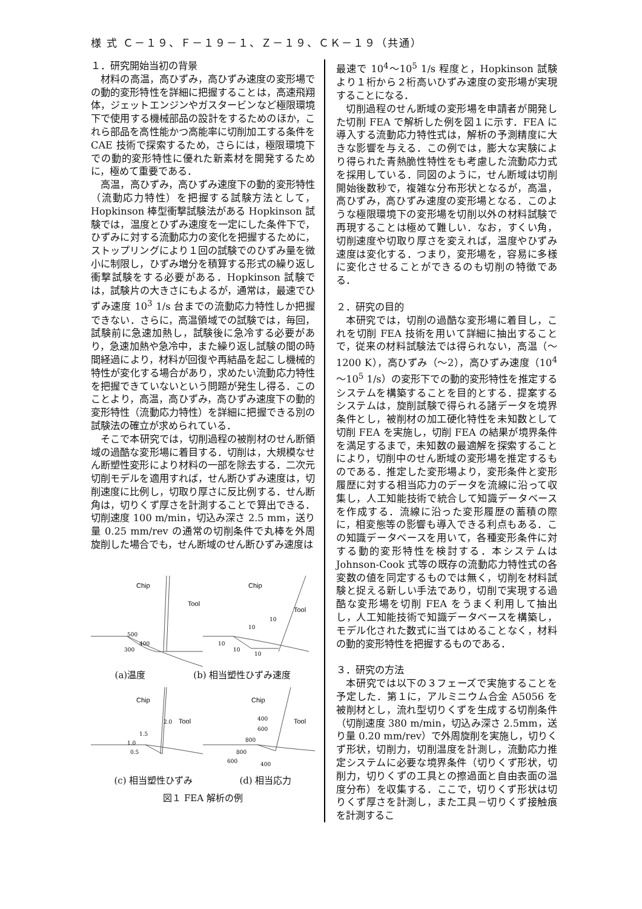様 式 Ｃ－１９、Ｆ－１９－１、Ｚ－１９、ＣＫ－１９（共通）
１．研究開始当初の背景
材料の高温，高ひずみ，高ひずみ速度の変形場での動的変形特性を詳細に把握することは，高速飛翔体，ジェットエンジンやガスタービンなど極限環境下で使用する機械部品の設計をするためのほか，これら部品を高性能かつ高能率に切削加工する条件を CAE 技術で探索するため，さらには，極限環境下での動的変形特性に優れた新素材を開発するために，極めて重要である．
高温，高ひずみ，高ひずみ速度下の動的変形特性（流動応力特性）を把握する試験方法として，Hopkinson 棒型衝撃試験法がある Hopkinson 試験では，温度とひずみ速度を一定にした条件下で，ひずみに対する流動応力の変化を把握するために，ストップリングにより１回の試験でのひずみ量を微小に制限し，ひずみ増分を積算する形式の繰り返し衝撃試験をする必要がある．Hopkinson 試験では，試験片の大きさにもよるが，通常は，最速でひずみ速度 10<sup>3</sup> 1/s 台までの流動応力特性しか把握できない．さらに，高温領域での試験では，毎回，試験前に急速加熱し，試験後に急冷する必要があり，急速加熱や急冷中，また繰り返し試験の間の時間経過により，材料が回復や再結晶を起こし機械的特性が変化する場合があり，求めたい流動応力特性を把握できていないという問題が発生し得る．このことより，高温，高ひずみ，高ひずみ速度下の動的変形特性（流動応力特性）を詳細に把握できる別の試験法の確立が求められている．
そこで本研究では，切削過程の被削材のせん断領域の過酷な変形場に着目する．切削は，大規模なせん断塑性変形により材料の一部を除去する．二次元切削モデルを適用すれば，せん断ひずみ速度は，切削速度に比例し，切取り厚さに反比例する．せん断角は，切りくず厚さを計測することで算出できる．切削速度 100 m/min，切込み深さ 2.5 mm，送り量 0.25 mm/rev の通常の切削条件で丸棒を外周旋削した場合でも，せん断域のせん断ひずみ速度は
Chip
Tool
500
300
400
Chip
Tool
10
10
10
10
10
(a)温度 (b) 相当塑性ひずみ速度
Chip
Tool
1.5
1.0
0.5
2.0
Chip
Tool
400
600
800
800
600
400
(c) 相当塑性ひずみ (d) 相当応力
図１ FEA 解析の例
最速で 10<sup>4</sup>～10<sup>5</sup> 1/s 程度と，Hopkinson 試験より１桁から２桁高いひずみ速度の変形場が実現することになる．
切削過程のせん断域の変形場を申請者が開発した切削 FEA で解析した例を図１に示す．FEA に導入する流動応力特性式は，解析の予測精度に大きな影響を与える．この例では，膨大な実験により得られた青熱脆性特性をも考慮した流動応力式を採用している．同図のように，せん断域は切削開始後数秒で，複雑な分布形状となるが，高温，高ひずみ，高ひずみ速度の変形場となる．このような極限環境下の変形場を切削以外の材料試験で再現することは極めて難しい．なお，すくい角，切削速度や切取り厚さを変えれば，温度やひずみ速度は変化する．つまり，変形場を，容易に多様に変化させることができるのも切削の特徴である．
２．研究の目的
本研究では，切削の過酷な変形場に着目し，これを切削 FEA 技術を用いて詳細に抽出することで，従来の材料試験法では得られない，高温（～1200 K），高ひずみ（～2），高ひずみ速度（10<sup>4</sup> ～10<sup>5</sup> 1/s）の変形下での動的変形特性を推定するシステムを構築することを目的とする．提案するシステムは，旋削試験で得られる諸データを境界条件とし，被削材の加工硬化特性を未知数として切削 FEA を実施し，切削 FEA の結果が境界条件を満足するまで，未知数の最適解を探索することにより，切削中のせん断域の変形場を推定するものである．推定した変形場より，変形条件と変形履歴に対する相当応力のデータを流線に沿って収集し，人工知能技術で統合して知識データベースを作成する．流線に沿った変形履歴の蓄積の際に，相変態等の影響も導入できる利点もある．この知識データベースを用いて，各種変形条件に対する動的変形特性を検討する．本システムは Johnson-Cook 式等の既存の流動応力特性式の各変数の値を同定するものでは無く，切削を材料試験と捉える新しい手法であり，切削で実現する過酷な変形場を切削 FEA をうまく利用して抽出し，人工知能技術で知識データベースを構築し，モデル化された数式に当てはめることなく，材料の動的変形特性を把握するものである．
３．研究の方法
本研究では以下の３フェーズで実施することを予定した．第１に，アルミニウム合金 A5056 を被削材とし，流れ型切りくずを生成する切削条件（切削速度 380 m/min，切込み深さ 2.5mm，送り量 0.20 mm/rev）で外周旋削を実施し，切りくず形状，切削力，切削温度を計測し，流動応力推定システムに必要な境界条件（切りくず形状，切削力，切りくずの工具との擦過面と自由表面の温度分布）を収集する．ここで，切りくず形状は切りくず厚さを計測し，また工具－切りくず接触痕を計測するこ